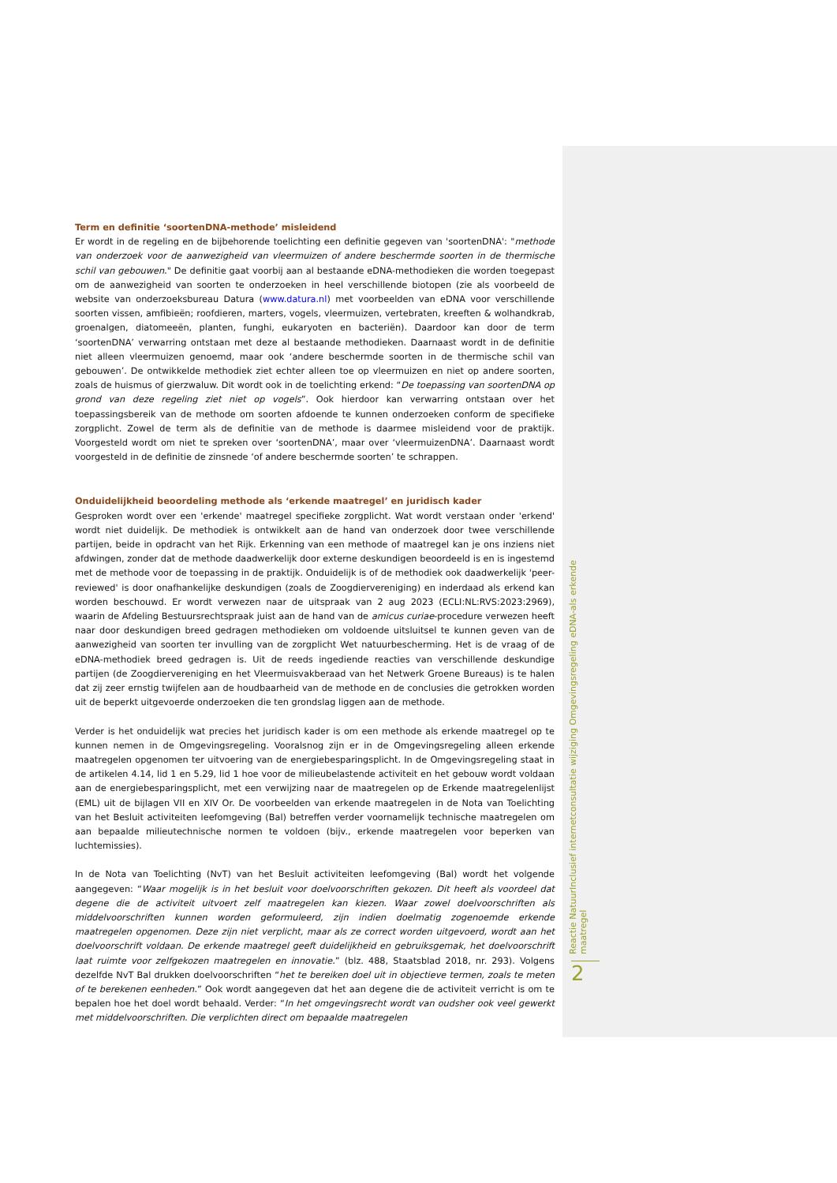Term en definitie ‘soortenDNA-methode’ misleidend
Er wordt in de regeling en de bijbehorende toelichting een definitie gegeven van 'soortenDNA': "methode van onderzoek voor de aanwezigheid van vleermuizen of andere beschermde soorten in de thermische schil van gebouwen." De definitie gaat voorbij aan al bestaande eDNA-methodieken die worden toegepast om de aanwezigheid van soorten te onderzoeken in heel verschillende biotopen (zie als voorbeeld de website van onderzoeksbureau Datura (www.datura.nl) met voorbeelden van eDNA voor verschillende soorten vissen, amfibieën; roofdieren, marters, vogels, vleermuizen, vertebraten, kreeften & wolhandkrab, groenalgen, diatomeeën, planten, funghi, eukaryoten en bacteriën). Daardoor kan door de term ‘soortenDNA’ verwarring ontstaan met deze al bestaande methodieken. Daarnaast wordt in de definitie niet alleen vleermuizen genoemd, maar ook ‘andere beschermde soorten in de thermische schil van gebouwen’. De ontwikkelde methodiek ziet echter alleen toe op vleermuizen en niet op andere soorten, zoals de huismus of gierzwaluw. Dit wordt ook in de toelichting erkend: “De toepassing van soortenDNA op grond van deze regeling ziet niet op vogels”. Ook hierdoor kan verwarring ontstaan over het toepassingsbereik van de methode om soorten afdoende te kunnen onderzoeken conform de specifieke zorgplicht. Zowel de term als de definitie van de methode is daarmee misleidend voor de praktijk. Voorgesteld wordt om niet te spreken over ‘soortenDNA’, maar over ‘vleermuizenDNA’. Daarnaast wordt voorgesteld in de definitie de zinsnede ‘of andere beschermde soorten’ te schrappen.
Onduidelijkheid beoordeling methode als ‘erkende maatregel’ en juridisch kader
Gesproken wordt over een 'erkende' maatregel specifieke zorgplicht. Wat wordt verstaan onder 'erkend' wordt niet duidelijk. De methodiek is ontwikkelt aan de hand van onderzoek door twee verschillende partijen, beide in opdracht van het Rijk. Erkenning van een methode of maatregel kan je ons inziens niet afdwingen, zonder dat de methode daadwerkelijk door externe deskundigen beoordeeld is en is ingestemd met de methode voor de toepassing in de praktijk. Onduidelijk is of de methodiek ook daadwerkelijk 'peer-reviewed' is door onafhankelijke deskundigen (zoals de Zoogdiervereniging) en inderdaad als erkend kan worden beschouwd. Er wordt verwezen naar de uitspraak van 2 aug 2023 (ECLI:NL:RVS:2023:2969), waarin de Afdeling Bestuursrechtspraak juist aan de hand van de amicus curiae-procedure verwezen heeft naar door deskundigen breed gedragen methodieken om voldoende uitsluitsel te kunnen geven van de aanwezigheid van soorten ter invulling van de zorgplicht Wet natuurbescherming. Het is de vraag of de eDNA-methodiek breed gedragen is. Uit de reeds ingediende reacties van verschillende deskundige partijen (de Zoogdiervereniging en het Vleermuisvakberaad van het Netwerk Groene Bureaus) is te halen dat zij zeer ernstig twijfelen aan de houdbaarheid van de methode en de conclusies die getrokken worden uit de beperkt uitgevoerde onderzoeken die ten grondslag liggen aan de methode.
Verder is het onduidelijk wat precies het juridisch kader is om een methode als erkende maatregel op te kunnen nemen in de Omgevingsregeling. Vooralsnog zijn er in de Omgevingsregeling alleen erkende maatregelen opgenomen ter uitvoering van de energiebesparingsplicht. In de Omgevingsregeling staat in de artikelen 4.14, lid 1 en 5.29, lid 1 hoe voor de milieubelastende activiteit en het gebouw wordt voldaan aan de energiebesparingsplicht, met een verwijzing naar de maatregelen op de Erkende maatregelenlijst (EML) uit de bijlagen VII en XIV Or. De voorbeelden van erkende maatregelen in de Nota van Toelichting van het Besluit activiteiten leefomgeving (Bal) betreffen verder voornamelijk technische maatregelen om aan bepaalde milieutechnische normen te voldoen (bijv., erkende maatregelen voor beperken van luchtemissies).
In de Nota van Toelichting (NvT) van het Besluit activiteiten leefomgeving (Bal) wordt het volgende aangegeven: “Waar mogelijk is in het besluit voor doelvoorschriften gekozen. Dit heeft als voordeel dat degene die de activiteit uitvoert zelf maatregelen kan kiezen. Waar zowel doelvoorschriften als middelvoorschriften kunnen worden geformuleerd, zijn indien doelmatig zogenoemde erkende maatregelen opgenomen. Deze zijn niet verplicht, maar als ze correct worden uitgevoerd, wordt aan het doelvoorschrift voldaan. De erkende maatregel geeft duidelijkheid en gebruiksgemak, het doelvoorschrift laat ruimte voor zelfgekozen maatregelen en innovatie.” (blz. 488, Staatsblad 2018, nr. 293). Volgens dezelfde NvT Bal drukken doelvoorschriften “het te bereiken doel uit in objectieve termen, zoals te meten of te berekenen eenheden.” Ook wordt aangegeven dat het aan degene die de activiteit verricht is om te bepalen hoe het doel wordt behaald. Verder: “In het omgevingsrecht wordt van oudsher ook veel gewerkt met middelvoorschriften. Die verplichten direct om bepaalde maatregelen
Reactie NatuurInclusief internetconsultatie wijziging Omgevingsregeling eDNA-als erkende maatregel
2